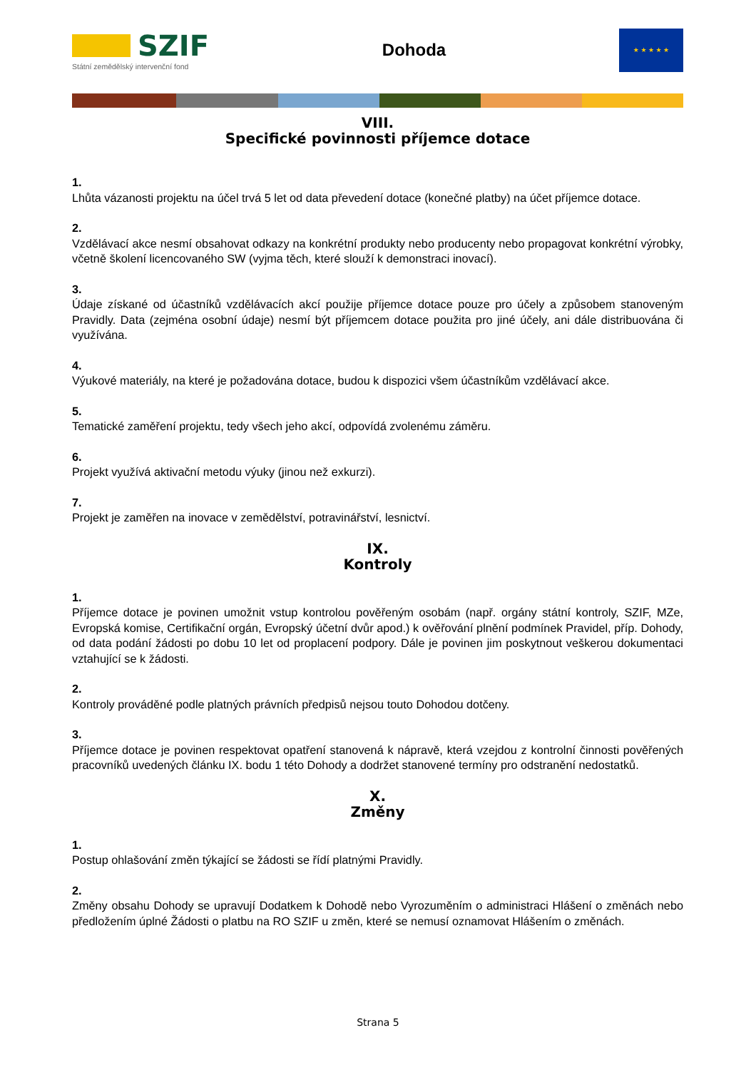SZIF
Státní zemědělský intervenční fond
Dohoda
★ ★ ★ ★ ★
VIII.
Specifické povinnosti příjemce dotace
1.
Lhůta vázanosti projektu na účel trvá 5 let od data převedení dotace (konečné platby) na účet příjemce dotace.
2.
Vzdělávací akce nesmí obsahovat odkazy na konkrétní produkty nebo producenty nebo propagovat konkrétní výrobky, včetně školení licencovaného SW (vyjma těch, které slouží k demonstraci inovací).
3.
Údaje získané od účastníků vzdělávacích akcí použije příjemce dotace pouze pro účely a způsobem stanoveným Pravidly. Data (zejména osobní údaje) nesmí být příjemcem dotace použita pro jiné účely, ani dále distribuována či využívána.
4.
Výukové materiály, na které je požadována dotace, budou k dispozici všem účastníkům vzdělávací akce.
5.
Tematické zaměření projektu, tedy všech jeho akcí, odpovídá zvolenému záměru.
6.
Projekt využívá aktivační metodu výuky (jinou než exkurzi).
7.
Projekt je zaměřen na inovace v zemědělství, potravinářství, lesnictví.
IX.
Kontroly
1.
Příjemce dotace je povinen umožnit vstup kontrolou pověřeným osobám (např. orgány státní kontroly, SZIF, MZe, Evropská komise, Certifikační orgán, Evropský účetní dvůr apod.) k ověřování plnění podmínek Pravidel, příp. Dohody, od data podání žádosti po dobu 10 let od proplacení podpory. Dále je povinen jim poskytnout veškerou dokumentaci vztahující se k žádosti.
2.
Kontroly prováděné podle platných právních předpisů nejsou touto Dohodou dotčeny.
3.
Příjemce dotace je povinen respektovat opatření stanovená k nápravě, která vzejdou z kontrolní činnosti pověřených pracovníků uvedených článku IX. bodu 1 této Dohody a dodržet stanovené termíny pro odstranění nedostatků.
X.
Změny
1.
Postup ohlašování změn týkající se žádosti se řídí platnými Pravidly.
2.
Změny obsahu Dohody se upravují Dodatkem k Dohodě nebo Vyrozuměním o administraci Hlášení o změnách nebo předložením úplné Žádosti o platbu na RO SZIF u změn, které se nemusí oznamovat Hlášením o změnách.
Strana 5